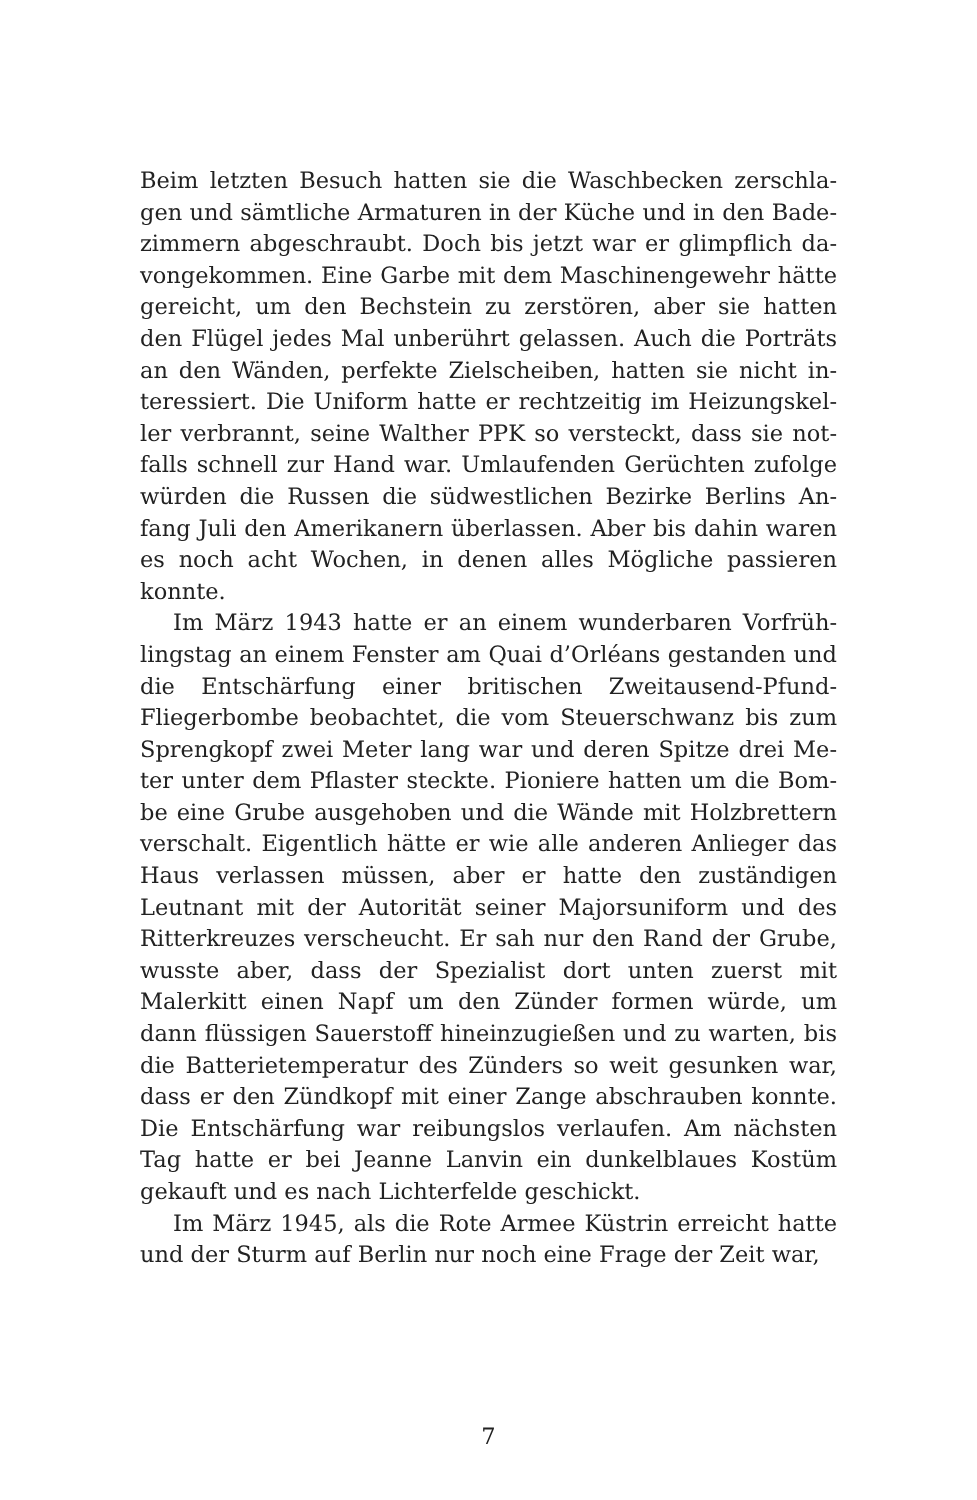Beim letzten Besuch hatten sie die Waschbecken zerschla­gen und sämtliche Armaturen in der Küche und in den Bade­zimmern abgeschraubt. Doch bis jetzt war er glimpflich da­vongekommen. Eine Garbe mit dem Maschinengewehr hät­te gereicht, um den Bechstein zu zerstören, aber sie hatten den Flügel jedes Mal unberührt gelassen. Auch die Porträts an den Wänden, perfekte Zielscheiben, hatten sie nicht in­teressiert. Die Uniform hatte er rechtzeitig im Heizungskel­ler verbrannt, seine Walther PPK so versteckt, dass sie not­falls schnell zur Hand war. Umlaufenden Gerüchten zufolge würden die Russen die südwestlichen Bezirke Berlins An­fang Juli den Amerikanern überlassen. Aber bis dahin wa­ren es noch acht Wochen, in denen alles Mögliche passie­ren konnte.
Im März 1943 hatte er an einem wunderbaren Vorfrüh­lingstag an einem Fenster am Quai d’Orléans gestanden und die Entschärfung einer britischen Zweitausend-Pfund-Fliegerbombe beobachtet, die vom Steuerschwanz bis zum Sprengkopf zwei Meter lang war und deren Spitze drei Me­ter unter dem Pflaster steckte. Pioniere hatten um die Bom­be eine Grube ausgehoben und die Wände mit Holzbret­tern verschalt. Eigentlich hätte er wie alle anderen Anlie­ger das Haus verlassen müssen, aber er hatte den zustän­digen Leutnant mit der Autorität seiner Majorsuniform und des Ritterkreuzes verscheucht. Er sah nur den Rand der Grube, wusste aber, dass der Spezialist dort unten zuerst mit Malerkitt einen Napf um den Zünder formen würde, um dann flüssigen Sauerstoff hineinzugießen und zu warten, bis die Batterietemperatur des Zünders so weit gesunken war, dass er den Zündkopf mit einer Zange abschrauben konnte. Die Entschärfung war reibungslos verlaufen. Am nächsten Tag hatte er bei Jeanne Lanvin ein dunkelblaues Kostüm gekauft und es nach Lichterfelde geschickt.
Im März 1945, als die Rote Armee Küstrin erreicht hatte und der Sturm auf Berlin nur noch eine Frage der Zeit war,
7